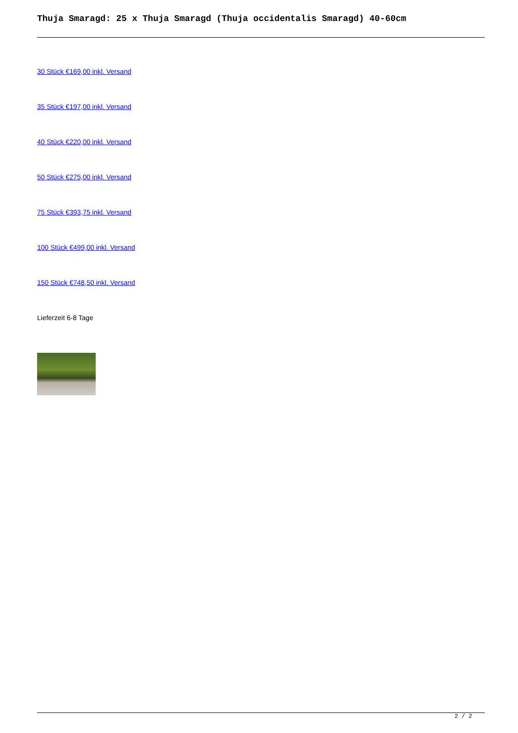Thuja Smaragd: 25 x Thuja Smaragd (Thuja occidentalis Smaragd) 40-60cm
30 Stück €169,00 inkl. Versand
35 Stück €197,00 inkl. Versand
40 Stück €220,00 inkl. Versand
50 Stück €275,00 inkl. Versand
75 Stück €393,75 inkl. Versand
100 Stück €499,00 inkl. Versand
150 Stück €748,50 inkl. Versand
Lieferzeit 6-8 Tage
2 / 2